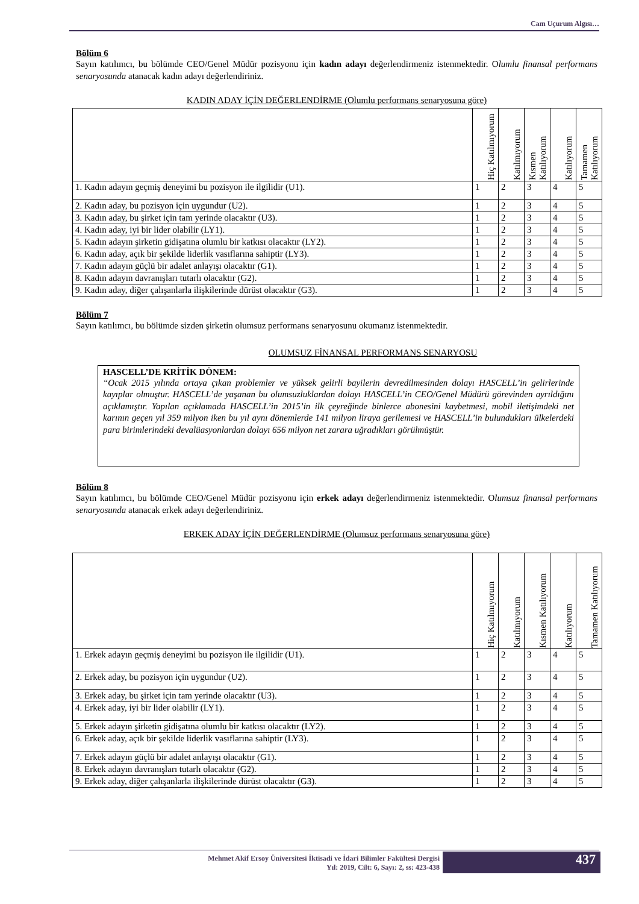Cam Uçurum Algısı…
Bölüm 6
Sayın katılımcı, bu bölümde CEO/Genel Müdür pozisyonu için kadın adayı değerlendirmeniz istenmektedir. Olumlu finansal performans senaryosunda atanacak kadın adayı değerlendiriniz.
KADIN ADAY İÇİN DEĞERLENDİRME (Olumlu performans senaryosuna göre)
| | Hiç Katılmıyorum | Katılmıyorum | Kısmen Katılıyorum | Katılıyorum | Tamamen Katılıyorum |
| --- | --- | --- | --- | --- | --- |
| 1. Kadın adayın geçmiş deneyimi bu pozisyon ile ilgilidir (U1). | 1 | 2 | 3 | 4 | 5 |
| 2. Kadın aday, bu pozisyon için uygundur (U2). | 1 | 2 | 3 | 4 | 5 |
| 3. Kadın aday, bu şirket için tam yerinde olacaktır (U3). | 1 | 2 | 3 | 4 | 5 |
| 4. Kadın aday, iyi bir lider olabilir (LY1). | 1 | 2 | 3 | 4 | 5 |
| 5. Kadın adayın şirketin gidişatına olumlu bir katkısı olacaktır (LY2). | 1 | 2 | 3 | 4 | 5 |
| 6. Kadın aday, açık bir şekilde liderlik vasıflarına sahiptir (LY3). | 1 | 2 | 3 | 4 | 5 |
| 7. Kadın adayın güçlü bir adalet anlayışı olacaktır (G1). | 1 | 2 | 3 | 4 | 5 |
| 8. Kadın adayın davranışları tutarlı olacaktır (G2). | 1 | 2 | 3 | 4 | 5 |
| 9. Kadın aday, diğer çalışanlarla ilişkilerinde dürüst olacaktır (G3). | 1 | 2 | 3 | 4 | 5 |
Bölüm 7
Sayın katılımcı, bu bölümde sizden şirketin olumsuz performans senaryosunu okumanız istenmektedir.
OLUMSUZ FİNANSAL PERFORMANS SENARYOSU
HASCELL’DE KRİTİK DÖNEM:
“Ocak 2015 yılında ortaya çıkan problemler ve yüksek gelirli bayilerin devredilmesinden dolayı HASCELL’in gelirlerinde kayıplar olmuştur. HASCELL’de yaşanan bu olumsuzluklardan dolayı HASCELL’in CEO/Genel Müdürü görevinden ayrıldığını açıklamıştır. Yapılan açıklamada HASCELL’in 2015’in ilk çeyreğinde binlerce abonesini kaybetmesi, mobil iletişimdeki net karının geçen yıl 359 milyon iken bu yıl aynı dönemlerde 141 milyon liraya gerilemesi ve HASCELL’in bulundukları ülkelerdeki para birimlerindeki devalüasyonlardan dolayı 656 milyon net zarara uğradıkları görülmüştür.
Bölüm 8
Sayın katılımcı, bu bölümde CEO/Genel Müdür pozisyonu için erkek adayı değerlendirmeniz istenmektedir. Olumsuz finansal performans senaryosunda atanacak erkek adayı değerlendiriniz.
ERKEK ADAY İÇİN DEĞERLENDİRME (Olumsuz performans senaryosuna göre)
| | Hiç Katılmıyorum | Katılmıyorum | Kısmen Katılıyorum | Katılıyorum | Tamamen Katılıyorum |
| --- | --- | --- | --- | --- | --- |
| 1. Erkek adayın geçmiş deneyimi bu pozisyon ile ilgilidir (U1). | 1 | 2 | 3 | 4 | 5 |
| 2. Erkek aday, bu pozisyon için uygundur (U2). | 1 | 2 | 3 | 4 | 5 |
| 3. Erkek aday, bu şirket için tam yerinde olacaktır (U3). | 1 | 2 | 3 | 4 | 5 |
| 4. Erkek aday, iyi bir lider olabilir (LY1). | 1 | 2 | 3 | 4 | 5 |
| 5. Erkek adayın şirketin gidişatına olumlu bir katkısı olacaktır (LY2). | 1 | 2 | 3 | 4 | 5 |
| 6. Erkek aday, açık bir şekilde liderlik vasıflarına sahiptir (LY3). | 1 | 2 | 3 | 4 | 5 |
| 7. Erkek adayın güçlü bir adalet anlayışı olacaktır (G1). | 1 | 2 | 3 | 4 | 5 |
| 8. Erkek adayın davranışları tutarlı olacaktır (G2). | 1 | 2 | 3 | 4 | 5 |
| 9. Erkek aday, diğer çalışanlarla ilişkilerinde dürüst olacaktır (G3). | 1 | 2 | 3 | 4 | 5 |
Mehmet Akif Ersoy Üniversitesi İktisadi ve İdari Bilimler Fakültesi Dergisi
Yıl: 2019, Cilt: 6, Sayı: 2, ss: 423-438
437